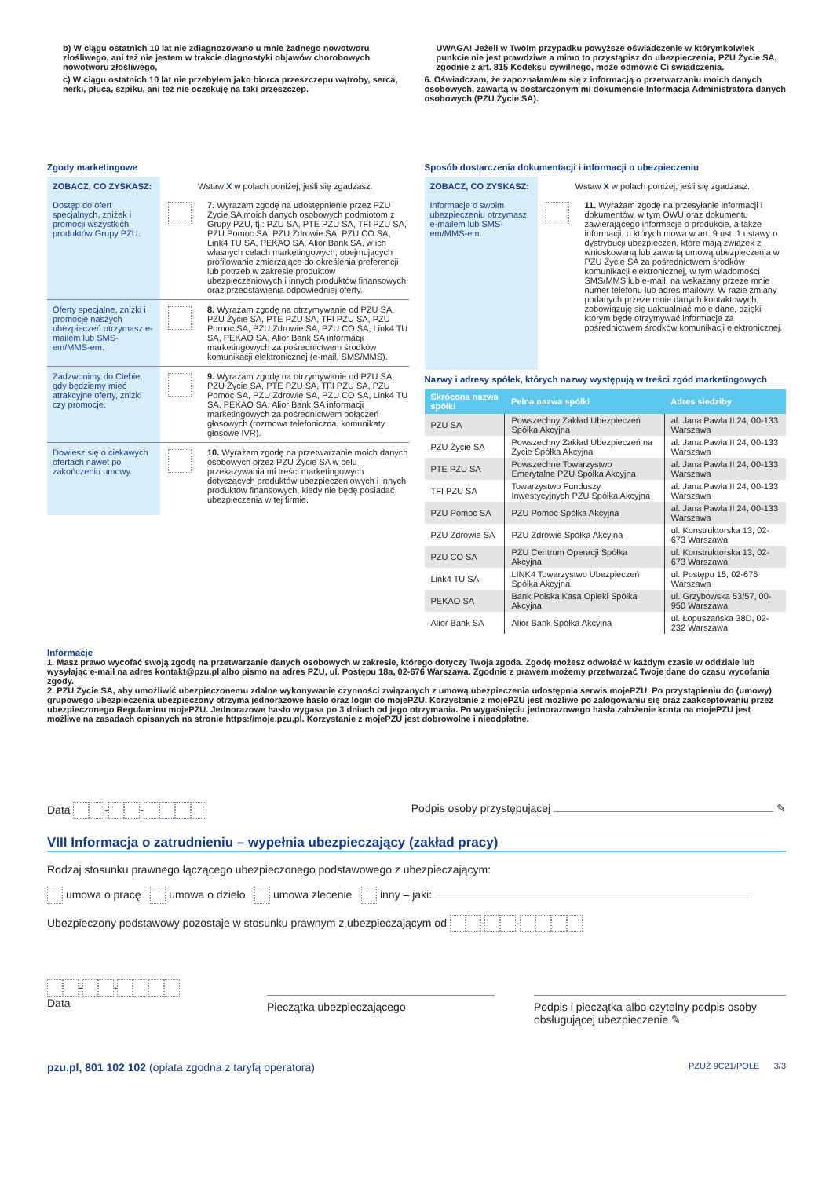b) W ciągu ostatnich 10 lat nie zdiagnozowano u mnie żadnego nowotworu złośliwego, ani też nie jestem w trakcie diagnostyki objawów chorobowych nowotworu złośliwego,
c) W ciągu ostatnich 10 lat nie przebyłem jako biorca przeszczepu wątroby, serca, nerki, płuca, szpiku, ani też nie oczekuję na taki przeszczep.
UWAGA! Jeżeli w Twoim przypadku powyższe oświadczenie w którymkolwiek punkcie nie jest prawdziwe a mimo to przystąpisz do ubezpieczenia, PZU Życie SA, zgodnie z art. 815 Kodeksu cywilnego, może odmówić Ci świadczenia.
6. Oświadczam, że zapoznałam/em się z informacją o przetwarzaniu moich danych osobowych, zawartą w dostarczonym mi dokumencie Informacja Administratora danych osobowych (PZU Życie SA).
Zgody marketingowe
ZOBACZ, CO ZYSKASZ: Wstaw X w polach poniżej, jeśli się zgadzasz.
Dostęp do ofert specjalnych, zniżek i promocji wszystkich produktów Grupy PZU.
7. Wyrażam zgodę na udostępnienie przez PZU Życie SA moich danych osobowych podmiotom z Grupy PZU, tj.: PZU SA, PTE PZU SA, TFI PZU SA, PZU Pomoc SA, PZU Zdrowie SA, PZU CO SA, Link4 TU SA, PEKAO SA, Alior Bank SA, w ich własnych celach marketingowych, obejmujących profilowanie zmierzające do określenia preferencji lub potrzeb w zakresie produktów ubezpieczeniowych i innych produktów finansowych oraz przedstawienia odpowiedniej oferty.
Oferty specjalne, zniżki i promocje naszych ubezpieczeń otrzymasz e-mailem lub SMS-em/MMS-em.
8. Wyrażam zgodę na otrzymywanie od PZU SA, PZU Życie SA, PTE PZU SA, TFI PZU SA, PZU Pomoc SA, PZU Zdrowie SA, PZU CO SA, Link4 TU SA, PEKAO SA, Alior Bank SA informacji marketingowych za pośrednictwem środków komunikacji elektronicznej (e-mail, SMS/MMS).
Zadzwonimy do Ciebie, gdy będziemy mieć atrakcyjne oferty, zniżki czy promocje.
9. Wyrażam zgodę na otrzymywanie od PZU SA, PZU Życie SA, PTE PZU SA, TFI PZU SA, PZU Pomoc SA, PZU Zdrowie SA, PZU CO SA, Link4 TU SA, PEKAO SA, Alior Bank SA informacji marketingowych za pośrednictwem połączeń głosowych (rozmowa telefoniczna, komunikaty głosowe IVR).
Dowiesz się o ciekawych ofertach nawet po zakończeniu umowy.
10. Wyrażam zgodę na przetwarzanie moich danych osobowych przez PZU Życie SA w celu przekazywania mi treści marketingowych dotyczących produktów ubezpieczeniowych i innych produktów finansowych, kiedy nie będę posiadać ubezpieczenia w tej firmie.
Sposób dostarczenia dokumentacji i informacji o ubezpieczeniu
ZOBACZ, CO ZYSKASZ: Wstaw X w polach poniżej, jeśli się zgadzasz.
Informacje o swoim ubezpieczeniu otrzymasz e-mailem lub SMS-em/MMS-em.
11. Wyrażam zgodę na przesyłanie informacji i dokumentów, w tym OWU oraz dokumentu zawierającego informacje o produkcie, a także informacji, o których mowa w art. 9 ust. 1 ustawy o dystrybucji ubezpieczeń, które mają związek z wnioskowaną lub zawartą umową ubezpieczenia w PZU Życie SA za pośrednictwem środków komunikacji elektronicznej, w tym wiadomości SMS/MMS lub e-mail, na wskazany przeze mnie numer telefonu lub adres mailowy. W razie zmiany podanych przeze mnie danych kontaktowych, zobowiązuję się uaktualniać moje dane, dzięki którym będę otrzymywać informacje za pośrednictwem środków komunikacji elektronicznej.
Nazwy i adresy spółek, których nazwy występują w treści zgód marketingowych
| Skrócona nazwa spółki | Pełna nazwa spółki | Adres siedziby |
| --- | --- | --- |
| PZU SA | Powszechny Zakład Ubezpieczeń Spółka Akcyjna | al. Jana Pawła II 24, 00-133 Warszawa |
| PZU Życie SA | Powszechny Zakład Ubezpieczeń na Życie Spółka Akcyjna | al. Jana Pawła II 24, 00-133 Warszawa |
| PTE PZU SA | Powszechne Towarzystwo Emerytalne PZU Spółka Akcyjna | al. Jana Pawła II 24, 00-133 Warszawa |
| TFI PZU SA | Towarzystwo Funduszy Inwestycyjnych PZU Spółka Akcyjna | al. Jana Pawła II 24, 00-133 Warszawa |
| PZU Pomoc SA | PZU Pomoc Spółka Akcyjna | al. Jana Pawła II 24, 00-133 Warszawa |
| PZU Zdrowie SA | PZU Zdrowie Spółka Akcyjna | ul. Konstruktorska 13, 02-673 Warszawa |
| PZU CO SA | PZU Centrum Operacji Spółka Akcyjna | ul. Konstruktorska 13, 02-673 Warszawa |
| Link4 TU SA | LINK4 Towarzystwo Ubezpieczeń Spółka Akcyjna | ul. Postępu 15, 02-676 Warszawa |
| PEKAO SA | Bank Polska Kasa Opieki Spółka Akcyjna | ul. Grzybowska 53/57, 00-950 Warszawa |
| Alior Bank SA | Alior Bank Spółka Akcyjna | ul. Łopuszańska 38D, 02-232 Warszawa |
Informacje
1. Masz prawo wycofać swoją zgodę na przetwarzanie danych osobowych w zakresie, którego dotyczy Twoja zgoda. Zgodę możesz odwołać w każdym czasie w oddziale lub wysyłając e-mail na adres kontakt@pzu.pl albo pismo na adres PZU, ul. Postępu 18a, 02-676 Warszawa. Zgodnie z prawem możemy przetwarzać Twoje dane do czasu wycofania zgody.
2. PZU Życie SA, aby umożliwić ubezpieczonemu zdalne wykonywanie czynności związanych z umową ubezpieczenia udostępnia serwis mojePZU. Po przystąpieniu do (umowy) grupowego ubezpieczenia ubezpieczony otrzyma jednorazowe hasło oraz login do mojePZU. Korzystanie z mojePZU jest możliwe po zalogowaniu się oraz zaakceptowaniu przez ubezpieczonego Regulaminu mojePZU. Jednorazowe hasło wygasa po 3 dniach od jego otrzymania. Po wygaśnięciu jednorazowego hasła założenie konta na mojePZU jest możliwe na zasadach opisanych na stronie https://moje.pzu.pl. Korzystanie z mojePZU jest dobrowolne i nieodpłatne.
Data - - Podpis osoby przystępującej ✎
VIII Informacja o zatrudnieniu – wypełnia ubezpieczający (zakład pracy)
Rodzaj stosunku prawnego łączącego ubezpieczonego podstawowego z ubezpieczającym:
umowa o pracę umowa o dzieło umowa zlecenie inny – jaki:
Ubezpieczony podstawowy pozostaje w stosunku prawnym z ubezpieczającym od - -
- -
Data
Pieczątka ubezpieczającego Podpis i pieczątka albo czytelny podpis osoby obsługującej ubezpieczenie ✎
pzu.pl, 801 102 102 (opłata zgodna z taryfą operatora) PZUŻ 9C21/POLE 3/3